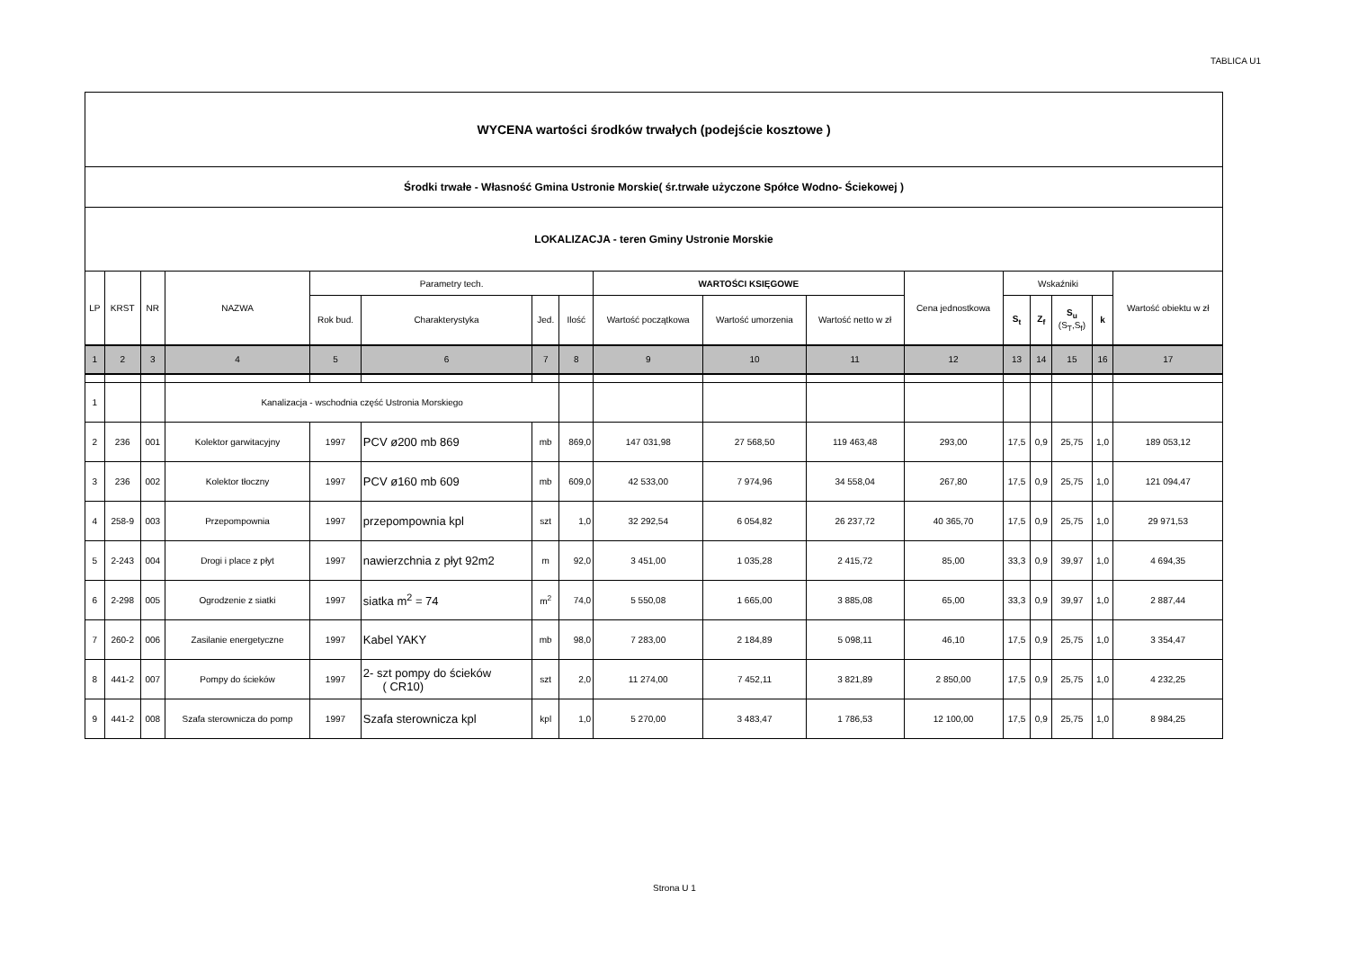TABLICA U1
| WYCENA wartości środków trwałych (podejście kosztowe ) | | | | | | | | | | | | | | | | |
| Środki trwałe - Własność Gmina Ustronie Morskie( śr.trwałe użyczone Spółce Wodno- Ściekowej ) | | | | | | | | | | | | | | | | |
| LOKALIZACJA - teren Gminy Ustronie Morskie | | | | | | | | | | | | | | | | |
| LP | KRST | NR | NAZWA | Parametry tech. | | | | WARTOŚCI KSIĘGOWE | | | Cena jednostkowa | Wskaźniki | | | | Wartość obiektu w zł |
| | | | | Rok bud. | Charakterystyka | Jed. | Ilość | Wartość początkowa | Wartość umorzenia | Wartość netto w zł | | S<sub>t</sub> | Z<sub>f</sub> | S<sub>u</sub> (S<sub>T</sub>,S<sub>f</sub>) | k | |
| 1 | 2 | 3 | 4 | 5 | 6 | 7 | 8 | 9 | 10 | 11 | 12 | 13 | 14 | 15 | 16 | 17 |
| 1 | | | Kanalizacja - wschodnia część Ustronia Morskiego | | | | | | | | | | | | | |
| 2 | 236 | 001 | Kolektor garwitacyjny | 1997 | PCV ø200 mb 869 | mb | 869,0 | 147 031,98 | 27 568,50 | 119 463,48 | 293,00 | 17,5 | 0,9 | 25,75 | 1,0 | 189 053,12 |
| 3 | 236 | 002 | Kolektor tłoczny | 1997 | PCV ø160 mb 609 | mb | 609,0 | 42 533,00 | 7 974,96 | 34 558,04 | 267,80 | 17,5 | 0,9 | 25,75 | 1,0 | 121 094,47 |
| 4 | 258-9 | 003 | Przepompownia | 1997 | przepompownia kpl | szt | 1,0 | 32 292,54 | 6 054,82 | 26 237,72 | 40 365,70 | 17,5 | 0,9 | 25,75 | 1,0 | 29 971,53 |
| 5 | 2-243 | 004 | Drogi i place z płyt | 1997 | nawierzchnia z płyt 92m2 | m | 92,0 | 3 451,00 | 1 035,28 | 2 415,72 | 85,00 | 33,3 | 0,9 | 39,97 | 1,0 | 4 694,35 |
| 6 | 2-298 | 005 | Ogrodzenie z siatki | 1997 | siatka m<sup>2</sup> = 74 | m<sup>2</sup> | 74,0 | 5 550,08 | 1 665,00 | 3 885,08 | 65,00 | 33,3 | 0,9 | 39,97 | 1,0 | 2 887,44 |
| 7 | 260-2 | 006 | Zasilanie energetyczne | 1997 | Kabel YAKY | mb | 98,0 | 7 283,00 | 2 184,89 | 5 098,11 | 46,10 | 17,5 | 0,9 | 25,75 | 1,0 | 3 354,47 |
| 8 | 441-2 | 007 | Pompy do ścieków | 1997 | 2- szt pompy do ścieków ( CR10) | szt | 2,0 | 11 274,00 | 7 452,11 | 3 821,89 | 2 850,00 | 17,5 | 0,9 | 25,75 | 1,0 | 4 232,25 |
| 9 | 441-2 | 008 | Szafa sterownicza do pomp | 1997 | Szafa sterownicza kpl | kpl | 1,0 | 5 270,00 | 3 483,47 | 1 786,53 | 12 100,00 | 17,5 | 0,9 | 25,75 | 1,0 | 8 984,25 |
Strona U 1